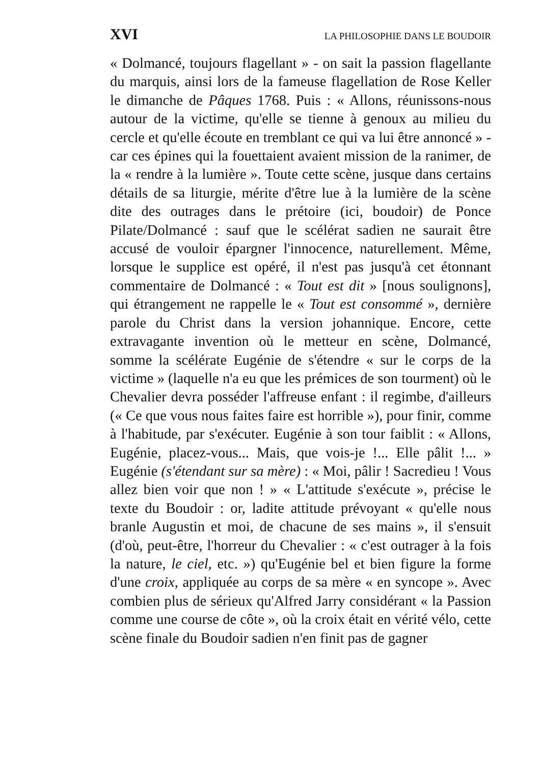XVI LA PHILOSOPHIE DANS LE BOUDOIR
« Dolmancé, toujours flagellant » - on sait la passion flagellante du marquis, ainsi lors de la fameuse flagellation de Rose Keller le dimanche de Pâques 1768. Puis : « Allons, réunissons-nous autour de la victime, qu'elle se tienne à genoux au milieu du cercle et qu'elle écoute en tremblant ce qui va lui être annoncé » - car ces épines qui la fouettaient avaient mission de la ranimer, de la « rendre à la lumière ». Toute cette scène, jusque dans certains détails de sa liturgie, mérite d'être lue à la lumière de la scène dite des outrages dans le prétoire (ici, boudoir) de Ponce Pilate/Dolmancé : sauf que le scélérat sadien ne saurait être accusé de vouloir épargner l'innocence, naturellement. Même, lorsque le supplice est opéré, il n'est pas jusqu'à cet étonnant commentaire de Dolmancé : « Tout est dit » [nous soulignons], qui étrangement ne rappelle le « Tout est consommé », dernière parole du Christ dans la version johannique. Encore, cette extravagante invention où le metteur en scène, Dolmancé, somme la scélérate Eugénie de s'étendre « sur le corps de la victime » (laquelle n'a eu que les prémices de son tourment) où le Chevalier devra posséder l'affreuse enfant : il regimbe, d'ailleurs (« Ce que vous nous faites faire est horrible »), pour finir, comme à l'habitude, par s'exécuter. Eugénie à son tour faiblit : « Allons, Eugénie, placez-vous... Mais, que vois-je !... Elle pâlit !... » Eugénie (s'étendant sur sa mère) : « Moi, pâlir ! Sacredieu ! Vous allez bien voir que non ! » « L'attitude s'exécute », précise le texte du Boudoir : or, ladite attitude prévoyant « qu'elle nous branle Augustin et moi, de chacune de ses mains », il s'ensuit (d'où, peut-être, l'horreur du Chevalier : « c'est outrager à la fois la nature, le ciel, etc. ») qu'Eugénie bel et bien figure la forme d'une croix, appliquée au corps de sa mère « en syncope ». Avec combien plus de sérieux qu'Alfred Jarry considérant « la Passion comme une course de côte », où la croix était en vérité vélo, cette scène finale du Boudoir sadien n'en finit pas de gagner